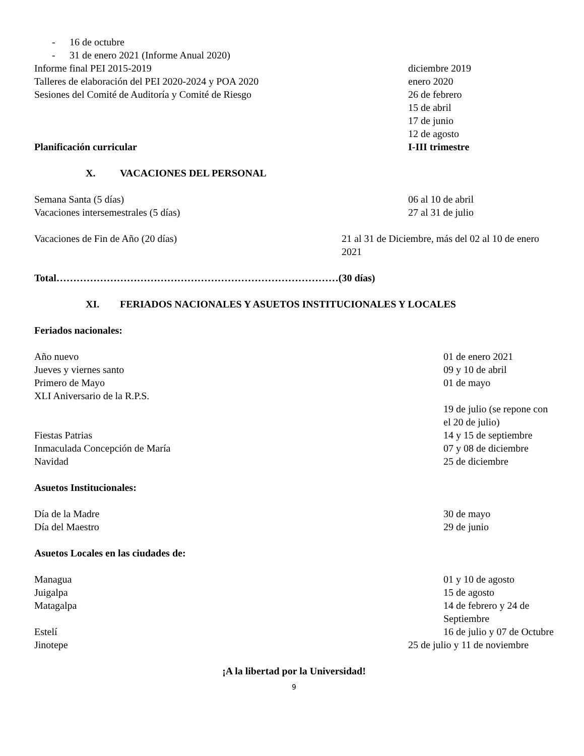- 16 de octubre
- 31 de enero 2021 (Informe Anual 2020)
Informe final PEI 2015-2019 diciembre 2019
Talleres de elaboración del PEI 2020-2024 y POA 2020
enero 2020
Sesiones del Comité de Auditoría y Comité de Riesgo
26 de febrero
15 de abril
17 de junio
12 de agosto
Planificación curricular I-III trimestre
X. VACACIONES DEL PERSONAL
Semana Santa (5 días) 06 al 10 de abril
Vacaciones intersemestrales (5 días)
27 al 31 de julio
Vacaciones de Fin de Año (20 días)
21 al 31 de Diciembre, más del 02 al 10 de enero 2021
Total…………………………………………………………………………(30 días)
XI. FERIADOS NACIONALES Y ASUETOS INSTITUCIONALES Y LOCALES
Feriados nacionales:
Año nuevo 01 de enero 2021
Jueves y viernes santo 09 y 10 de abril
Primero de Mayo 01 de mayo
XLI Aniversario de la R.P.S.
19 de julio (se repone con el 20 de julio)
Fiestas Patrias 14 y 15 de septiembre
Inmaculada Concepción de María 07 y 08 de diciembre
Navidad 25 de diciembre
Asuetos Institucionales:
Día de la Madre 30 de mayo
Día del Maestro 29 de junio
Asuetos Locales en las ciudades de:
Managua 01 y 10 de agosto
Juigalpa 15 de agosto
Matagalpa 14 de febrero y 24 de Septiembre
Estelí 16 de julio y 07 de Octubre
Jinotepe 25 de julio y 11 de noviembre
¡A la libertad por la Universidad!
9